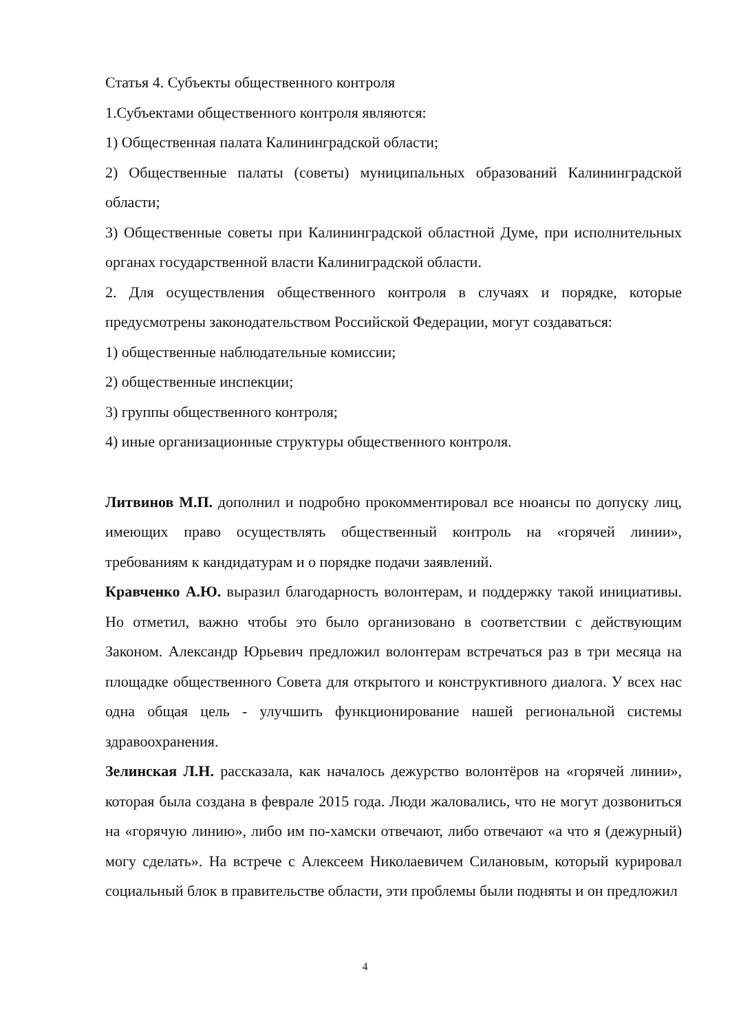Статья 4. Субъекты общественного контроля
1.Субъектами общественного контроля являются:
1) Общественная палата Калининградской области;
2) Общественные палаты (советы) муниципальных образований Калининградской области;
3) Общественные советы при Калининградской областной Думе, при исполнительных органах государственной власти Калиниградской области.
2. Для осуществления общественного контроля в случаях и порядке, которые предусмотрены законодательством Российской Федерации, могут создаваться:
1) общественные наблюдательные комиссии;
2) общественные инспекции;
3) группы общественного контроля;
4) иные организационные структуры общественного контроля.
Литвинов М.П. дополнил и подробно прокомментировал все нюансы по допуску лиц, имеющих право осуществлять общественный контроль на «горячей линии», требованиям к кандидатурам и о порядке подачи заявлений.
Кравченко А.Ю. выразил благодарность волонтерам, и поддержку такой инициативы. Но отметил, важно чтобы это было организовано в соответствии с действующим Законом. Александр Юрьевич предложил волонтерам встречаться раз в три месяца на площадке общественного Совета для открытого и конструктивного диалога. У всех нас одна общая цель - улучшить функционирование нашей региональной системы здравоохранения.
Зелинская Л.Н. рассказала, как началось дежурство волонтёров на «горячей линии», которая была создана в феврале 2015 года. Люди жаловались, что не могут дозвониться на «горячую линию», либо им по-хамски отвечают, либо отвечают «а что я (дежурный) могу сделать». На встрече с Алексеем Николаевичем Силановым, который курировал социальный блок в правительстве области, эти проблемы были подняты и он предложил
4